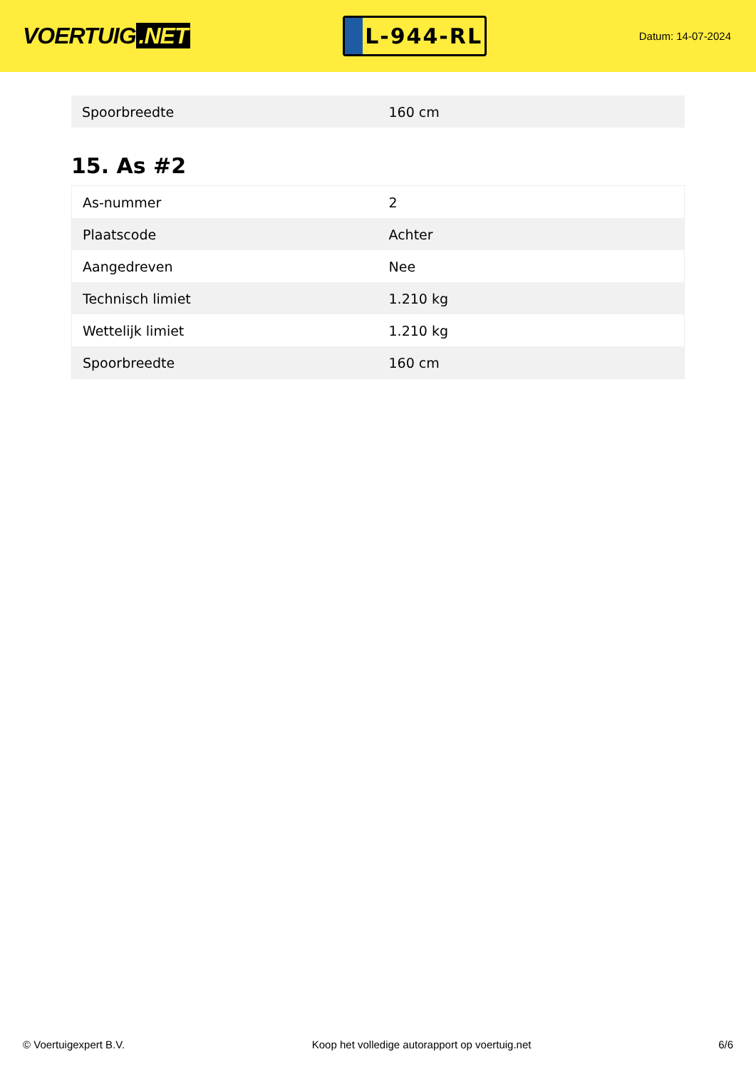VOERTUIG.NET
L-944-RL
Datum: 14-07-2024
| Spoorbreedte | 160 cm |
15. As #2
| As-nummer | 2 |
| Plaatscode | Achter |
| Aangedreven | Nee |
| Technisch limiet | 1.210 kg |
| Wettelijk limiet | 1.210 kg |
| Spoorbreedte | 160 cm |
© Voertuigexpert B.V. Koop het volledige autorapport op voertuig.net 6/6